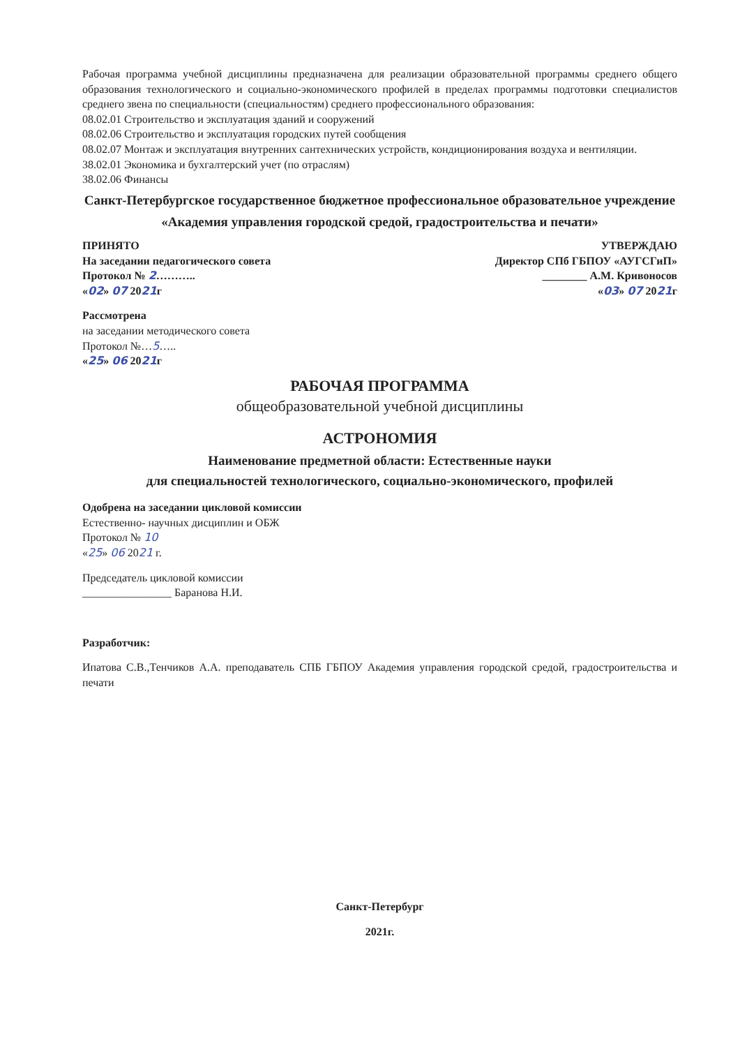Рабочая программа учебной дисциплины предназначена для реализации образовательной программы среднего общего образования технологического и социально-экономического профилей в пределах программы подготовки специалистов среднего звена по специальности (специальностям) среднего профессионального образования:
08.02.01 Строительство и эксплуатация зданий и сооружений
08.02.06 Строительство и эксплуатация городских путей сообщения
08.02.07 Монтаж и эксплуатация внутренних сантехнических устройств, кондиционирования воздуха и вентиляции.
38.02.01 Экономика и бухгалтерский учет (по отраслям)
38.02.06 Финансы
Санкт-Петербургское государственное бюджетное профессиональное образовательное учреждение
«Академия управления городской средой, градостроительства и печати»
ПРИНЯТО
На заседании педагогического совета
Протокол № 2………..
«02» 07 2021г
Рассмотрена
на заседании методического совета
Протокол №…5…..
«25» 06 2021г
УТВЕРЖДАЮ
Директор СПб ГБПОУ «АУГСГиП»
________ А.М. Кривоносов
«03» 07 2021г
РАБОЧАЯ ПРОГРАММА
общеобразовательной учебной дисциплины
АСТРОНОМИЯ
Наименование предметной области: Естественные науки
для специальностей технологического, социально-экономического, профилей
Одобрена на заседании цикловой комиссии
Естественно- научных дисциплин и ОБЖ
Протокол № 10
«25» 06 2021 г.
Председатель цикловой комиссии
________________ Баранова Н.И.
Разработчик:
Ипатова С.В.,Тенчиков А.А. преподаватель СПБ ГБПОУ Академия управления городской средой, градостроительства и печати
Санкт-Петербург
2021г.